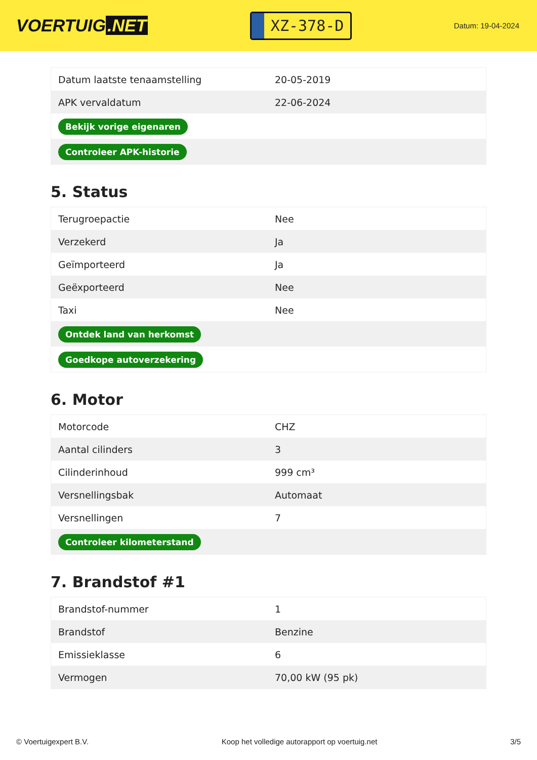VOERTUIG.NET
XZ-378-D
Datum: 19-04-2024
| Datum laatste tenaamstelling | 20-05-2019 |
| APK vervaldatum | 22-06-2024 |
| Bekijk vorige eigenaren | |
| Controleer APK-historie | |
5. Status
| Terugroepactie | Nee |
| Verzekerd | Ja |
| Geïmporteerd | Ja |
| Geëxporteerd | Nee |
| Taxi | Nee |
| Ontdek land van herkomst | |
| Goedkope autoverzekering | |
6. Motor
| Motorcode | CHZ |
| Aantal cilinders | 3 |
| Cilinderinhoud | 999 cm³ |
| Versnellingsbak | Automaat |
| Versnellingen | 7 |
| Controleer kilometerstand | |
7. Brandstof #1
| Brandstof-nummer | 1 |
| Brandstof | Benzine |
| Emissieklasse | 6 |
| Vermogen | 70,00 kW (95 pk) |
© Voertuigexpert B.V. Koop het volledige autorapport op voertuig.net 3/5